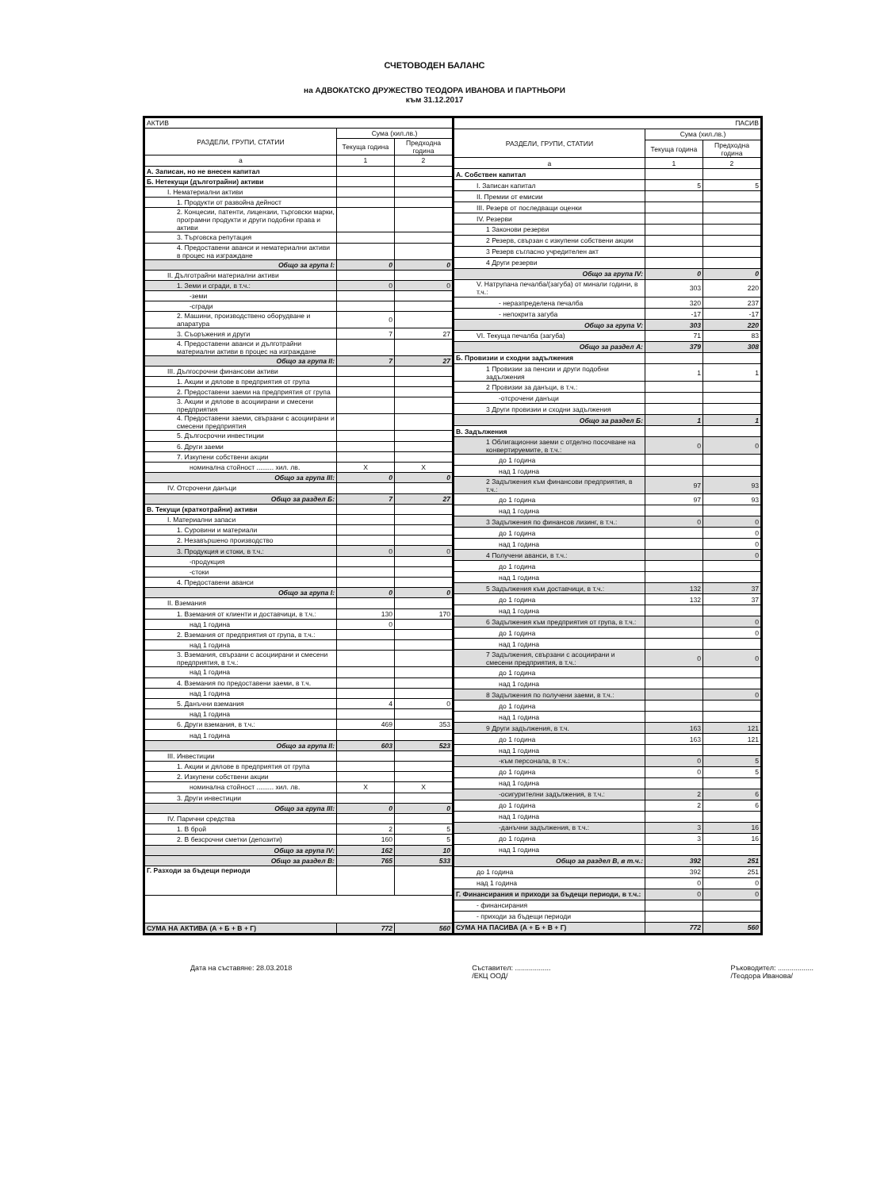СЧЕТОВОДЕН БАЛАНС
на АДВОКАТСКО ДРУЖЕСТВО ТЕОДОРА ИВАНОВА И ПАРТНЬОРИ
към 31.12.2017
| АКТИВ | | |
| --- | --- | --- |
| РАЗДЕЛИ, ГРУПИ, СТАТИИ | Сума (хил.лв.) | |
| | Текуща година | Предходна година |
| а | 1 | 2 |
| А. Записан, но не внесен капитал | | |
| Б. Нетекущи (дълготрайни) активи | | |
| I. Нематериални активи | | |
| 1. Продукти от развойна дейност | | |
| 2. Концесии, патенти, лицензии, търговски марки, програмни продукти и други подобни права и активи | | |
| 3. Търговска репутация | | |
| 4. Предоставени аванси и нематериални активи в процес на изграждане | | |
| Общо за група I: | 0 | 0 |
| II. Дълготрайни материални активи | | |
| 1. Земи и сгради, в т.ч.: | 0 | 0 |
| -земи | | |
| -сгради | | |
| 2. Машини, производствено оборудване и апаратура | 0 | |
| 3. Съоръжения и други | 7 | 27 |
| 4. Предоставени аванси и дълготрайни материални активи в процес на изграждане | | |
| Общо за група II: | 7 | 27 |
| III. Дългосрочни финансови активи | | |
| 1. Акции и дялове в предприятия от група | | |
| 2. Предоставени заеми на предприятия от група | | |
| 3. Акции и дялове в асоциирани и смесени предприятия | | |
| 4. Предоставени заеми, свързани с асоциирани и смесени предприятия | | |
| 5. Дългосрочни инвестиции | | |
| 6. Други заеми | | |
| 7. Изкупени собствени акции | | |
| номинална стойност ......... хил. лв. | X | X |
| Общо за група III: | 0 | 0 |
| IV. Отсрочени данъци | | |
| Общо за раздел Б: | 7 | 27 |
| В. Текущи (краткотрайни) активи | | |
| I. Материални запаси | | |
| 1. Суровини и материали | | |
| 2. Незавършено производство | | |
| 3. Продукция и стоки, в т.ч.: | 0 | 0 |
| -продукция | | |
| -стоки | | |
| 4. Предоставени аванси | | |
| Общо за група I: | 0 | 0 |
| II. Вземания | | |
| 1. Вземания от клиенти и доставчици, в т.ч.: | 130 | 170 |
| над 1 година | 0 | |
| 2. Вземания от предприятия от група, в т.ч.: | | |
| над 1 година | | |
| 3. Вземания, свързани с асоциирани и смесени предприятия, в т.ч.: | | |
| над 1 година | | |
| 4. Вземания по предоставени заеми, в т.ч. | | |
| над 1 година | | |
| 5. Данъчни вземания | 4 | 0 |
| над 1 година | | |
| 6. Други вземания, в т.ч.: | 469 | 353 |
| над 1 година | | |
| Общо за група II: | 603 | 523 |
| III. Инвестиции | | |
| 1. Акции и дялове в предприятия от група | | |
| 2. Изкупени собствени акции | | |
| номинална стойност ......... хил. лв. | X | X |
| 3. Други инвестиции | | |
| Общо за група III: | 0 | 0 |
| IV. Парични средства | | |
| 1. В брой | 2 | 5 |
| 2. В безсрочни сметки (депозити) | 160 | 5 |
| Общо за група IV: | 162 | 10 |
| Общо за раздел В: | 765 | 533 |
| Г. Разходи за бъдещи периоди | | |
| СУМА НА АКТИВА (А + Б + В + Г) | 772 | 560 |
| ПАСИВ | | |
| --- | --- | --- |
| РАЗДЕЛИ, ГРУПИ, СТАТИИ | Сума (хил.лв.) | |
| | Текуща година | Предходна година |
| а | 1 | 2 |
| А. Собствен капитал | | |
| I. Записан капитал | 5 | 5 |
| II. Премии от емисии | | |
| III. Резерв от последващи оценки | | |
| IV. Резерви | | |
| 1 Законови резерви | | |
| 2 Резерв, свързан с изкупени собствени акции | | |
| 3 Резерв съгласно учредителен акт | | |
| 4 Други резерви | | |
| Общо за група IV: | 0 | 0 |
| V. Натрупана печалба/(загуба) от минали години, в т.ч.: | 303 | 220 |
| - неразпределена печалба | 320 | 237 |
| - непокрита загуба | -17 | -17 |
| Общо за група V: | 303 | 220 |
| VI. Текуща печалба (загуба) | 71 | 83 |
| Общо за раздел А: | 379 | 308 |
| Б. Провизии и сходни задължения | | |
| 1 Провизии за пенсии и други подобни задължения | 1 | 1 |
| 2 Провизии за данъци, в т.ч.: | | |
| -отсрочени данъци | | |
| 3 Други провизии и сходни задължения | | |
| Общо за раздел Б: | 1 | 1 |
| В. Задължения | | |
| 1 Облигационни заеми с отделно посочване на конвертируемите, в т.ч.: | 0 | 0 |
| до 1 година | | |
| над 1 година | | |
| 2 Задължения към финансови предприятия, в т.ч.: | 97 | 93 |
| до 1 година | 97 | 93 |
| над 1 година | | |
| 3 Задължения по финансов лизинг, в т.ч.: | 0 | 0 |
| до 1 година | | 0 |
| над 1 година | | 0 |
| 4 Получени аванси, в т.ч.: | | 0 |
| до 1 година | | |
| над 1 година | | |
| 5 Задължения към доставчици, в т.ч.: | 132 | 37 |
| до 1 година | 132 | 37 |
| над 1 година | | |
| 6 Задължения към предприятия от група, в т.ч.: | | 0 |
| до 1 година | | 0 |
| над 1 година | | |
| 7 Задължения, свързани с асоциирани и смесени предприятия, в т.ч.: | 0 | 0 |
| до 1 година | | |
| над 1 година | | |
| 8 Задължения по получени заеми, в т.ч.: | | 0 |
| до 1 година | | |
| над 1 година | | |
| 9 Други задължения, в т.ч. | 163 | 121 |
| до 1 година | 163 | 121 |
| над 1 година | | |
| -към персонала, в т.ч.: | 0 | 5 |
| до 1 година | 0 | 5 |
| над 1 година | | |
| -осигурителни задължения, в т.ч.: | 2 | 6 |
| до 1 година | 2 | 6 |
| над 1 година | | |
| -данъчни задължения, в т.ч.: | 3 | 16 |
| до 1 година | 3 | 16 |
| над 1 година | | |
| Общо за раздел В, в т.ч.: | 392 | 251 |
| до 1 година | 392 | 251 |
| над 1 година | 0 | 0 |
| Г. Финансирания и приходи за бъдещи периоди, в т.ч.: | 0 | 0 |
| - финансирания | | |
| - приходи за бъдещи периоди | | |
| СУМА НА ПАСИВА (А + Б + В + Г) | 772 | 560 |
Дата на съставяне: 28.03.2018 Съставител: ..................
/ЕКЦ ООД/
Ръководител: ..................
/Теодора Иванова/